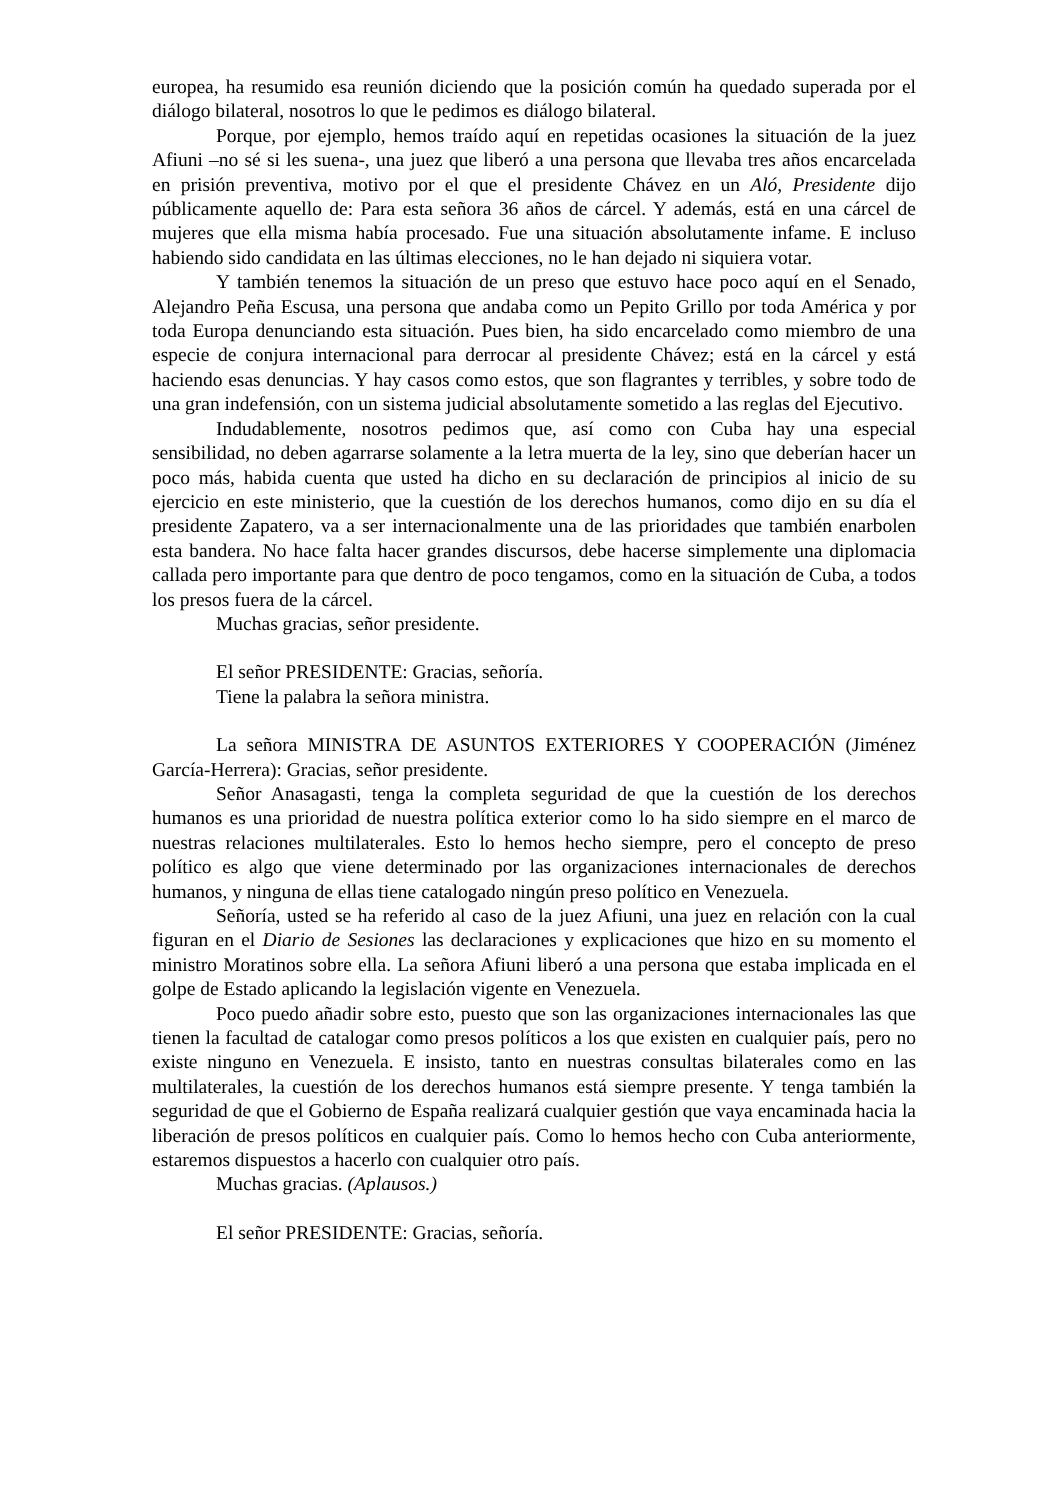europea, ha resumido esa reunión diciendo que la posición común ha quedado superada por el diálogo bilateral, nosotros lo que le pedimos es diálogo bilateral.
Porque, por ejemplo, hemos traído aquí en repetidas ocasiones la situación de la juez Afiuni –no sé si les suena-, una juez que liberó a una persona que llevaba tres años encarcelada en prisión preventiva, motivo por el que el presidente Chávez en un Aló, Presidente dijo públicamente aquello de: Para esta señora 36 años de cárcel. Y además, está en una cárcel de mujeres que ella misma había procesado. Fue una situación absolutamente infame. E incluso habiendo sido candidata en las últimas elecciones, no le han dejado ni siquiera votar.
Y también tenemos la situación de un preso que estuvo hace poco aquí en el Senado, Alejandro Peña Escusa, una persona que andaba como un Pepito Grillo por toda América y por toda Europa denunciando esta situación. Pues bien, ha sido encarcelado como miembro de una especie de conjura internacional para derrocar al presidente Chávez; está en la cárcel y está haciendo esas denuncias. Y hay casos como estos, que son flagrantes y terribles, y sobre todo de una gran indefensión, con un sistema judicial absolutamente sometido a las reglas del Ejecutivo.
Indudablemente, nosotros pedimos que, así como con Cuba hay una especial sensibilidad, no deben agarrarse solamente a la letra muerta de la ley, sino que deberían hacer un poco más, habida cuenta que usted ha dicho en su declaración de principios al inicio de su ejercicio en este ministerio, que la cuestión de los derechos humanos, como dijo en su día el presidente Zapatero, va a ser internacionalmente una de las prioridades que también enarbolen esta bandera. No hace falta hacer grandes discursos, debe hacerse simplemente una diplomacia callada pero importante para que dentro de poco tengamos, como en la situación de Cuba, a todos los presos fuera de la cárcel.
Muchas gracias, señor presidente.
El señor PRESIDENTE: Gracias, señoría.
Tiene la palabra la señora ministra.
La señora MINISTRA DE ASUNTOS EXTERIORES Y COOPERACIÓN (Jiménez García-Herrera): Gracias, señor presidente.
Señor Anasagasti, tenga la completa seguridad de que la cuestión de los derechos humanos es una prioridad de nuestra política exterior como lo ha sido siempre en el marco de nuestras relaciones multilaterales. Esto lo hemos hecho siempre, pero el concepto de preso político es algo que viene determinado por las organizaciones internacionales de derechos humanos, y ninguna de ellas tiene catalogado ningún preso político en Venezuela.
Señoría, usted se ha referido al caso de la juez Afiuni, una juez en relación con la cual figuran en el Diario de Sesiones las declaraciones y explicaciones que hizo en su momento el ministro Moratinos sobre ella. La señora Afiuni liberó a una persona que estaba implicada en el golpe de Estado aplicando la legislación vigente en Venezuela.
Poco puedo añadir sobre esto, puesto que son las organizaciones internacionales las que tienen la facultad de catalogar como presos políticos a los que existen en cualquier país, pero no existe ninguno en Venezuela. E insisto, tanto en nuestras consultas bilaterales como en las multilaterales, la cuestión de los derechos humanos está siempre presente. Y tenga también la seguridad de que el Gobierno de España realizará cualquier gestión que vaya encaminada hacia la liberación de presos políticos en cualquier país. Como lo hemos hecho con Cuba anteriormente, estaremos dispuestos a hacerlo con cualquier otro país.
Muchas gracias. (Aplausos.)
El señor PRESIDENTE: Gracias, señoría.